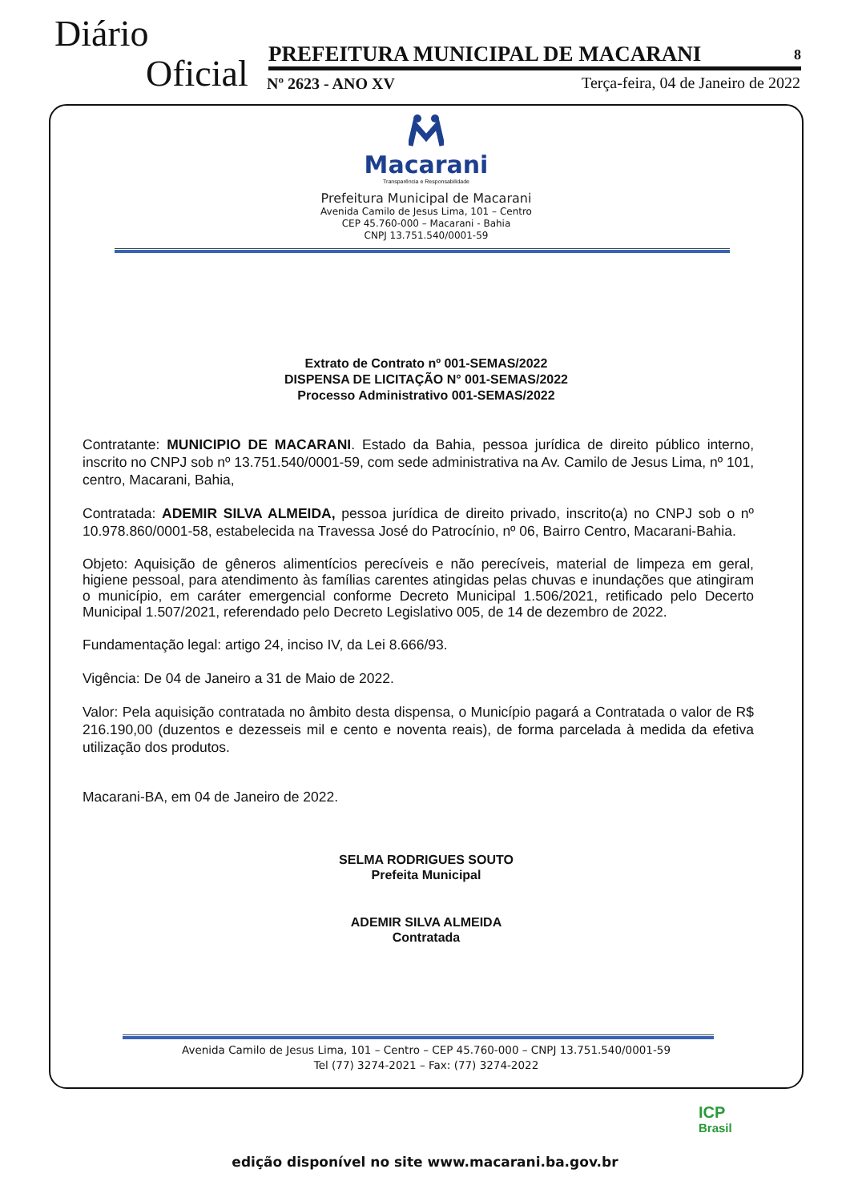Diário
Oficial PREFEITURA MUNICIPAL DE MACARANI 8
Nº 2623 - ANO XV
Terça-feira, 04 de Janeiro de 2022
Macarani
Transparência e Responsabilidade
Prefeitura Municipal de Macarani
Avenida Camilo de Jesus Lima, 101 – Centro
CEP 45.760-000 – Macarani - Bahia
CNPJ 13.751.540/0001-59
Extrato de Contrato nº 001-SEMAS/2022
DISPENSA DE LICITAÇÃO N° 001-SEMAS/2022
Processo Administrativo 001-SEMAS/2022
Contratante: MUNICIPIO DE MACARANI. Estado da Bahia, pessoa jurídica de direito público interno, inscrito no CNPJ sob nº 13.751.540/0001-59, com sede administrativa na Av. Camilo de Jesus Lima, nº 101, centro, Macarani, Bahia,
Contratada: ADEMIR SILVA ALMEIDA, pessoa jurídica de direito privado, inscrito(a) no CNPJ sob o nº 10.978.860/0001-58, estabelecida na Travessa José do Patrocínio, nº 06, Bairro Centro, Macarani-Bahia.
Objeto: Aquisição de gêneros alimentícios perecíveis e não perecíveis, material de limpeza em geral, higiene pessoal, para atendimento às famílias carentes atingidas pelas chuvas e inundações que atingiram o município, em caráter emergencial conforme Decreto Municipal 1.506/2021, retificado pelo Decerto Municipal 1.507/2021, referendado pelo Decreto Legislativo 005, de 14 de dezembro de 2022.
Fundamentação legal: artigo 24, inciso IV, da Lei 8.666/93.
Vigência: De 04 de Janeiro a 31 de Maio de 2022.
Valor: Pela aquisição contratada no âmbito desta dispensa, o Município pagará a Contratada o valor de R$ 216.190,00 (duzentos e dezesseis mil e cento e noventa reais), de forma parcelada à medida da efetiva utilização dos produtos.
Macarani-BA, em 04 de Janeiro de 2022.
SELMA RODRIGUES SOUTO
Prefeita Municipal
ADEMIR SILVA ALMEIDA
Contratada
Avenida Camilo de Jesus Lima, 101 – Centro – CEP 45.760-000 – CNPJ 13.751.540/0001-59
Tel (77) 3274-2021 – Fax: (77) 3274-2022
ICP
Brasil
edição disponível no site www.macarani.ba.gov.br